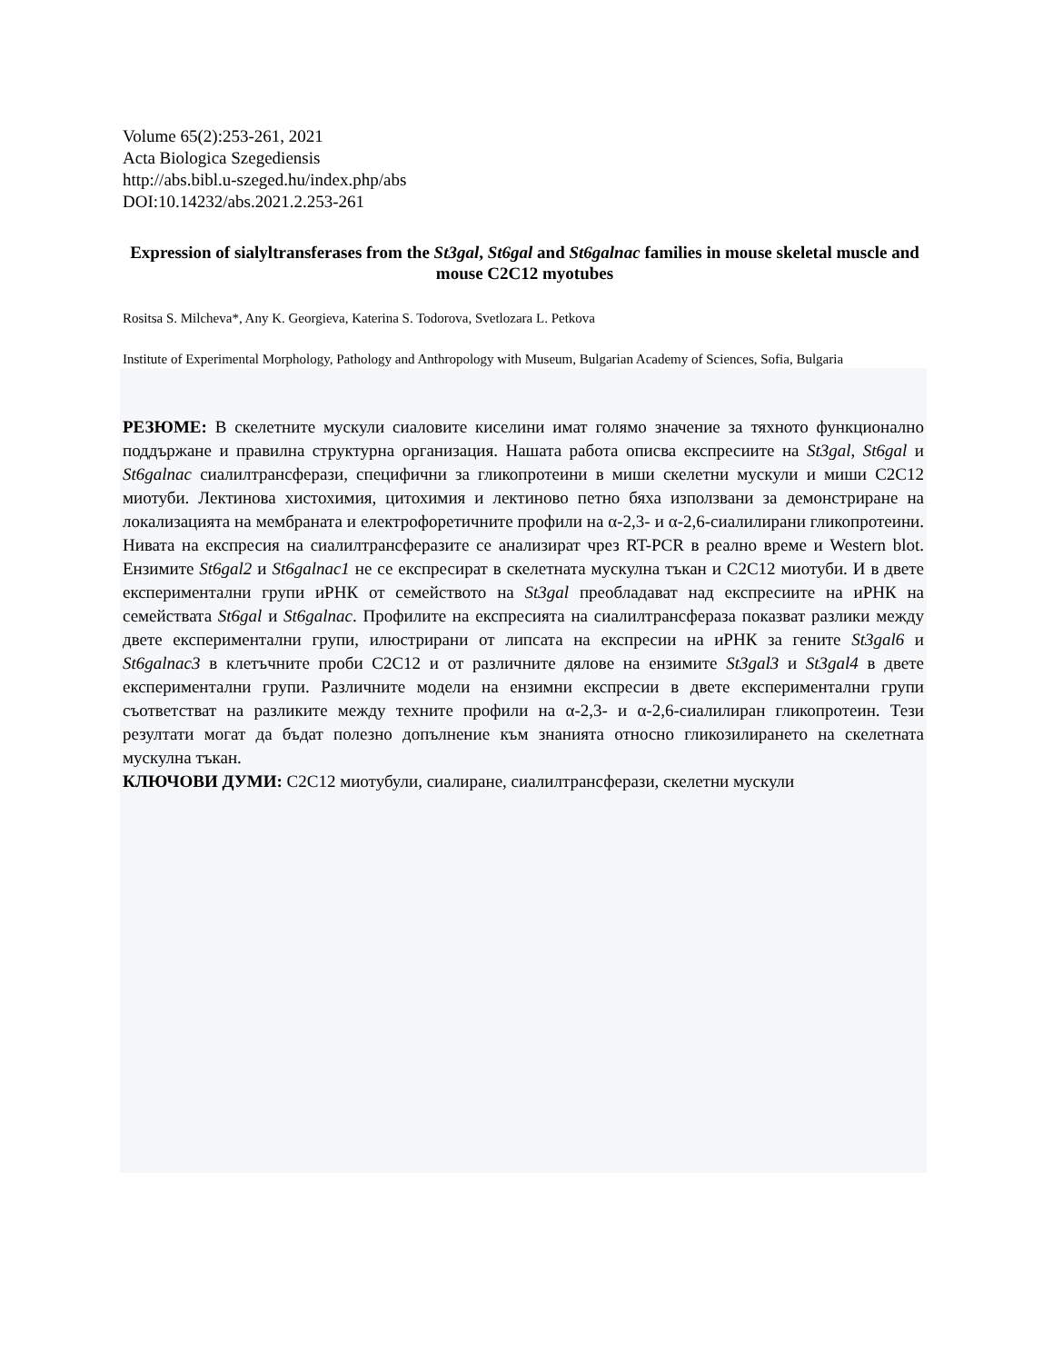Volume 65(2):253-261, 2021
Acta Biologica Szegediensis
http://abs.bibl.u-szeged.hu/index.php/abs
DOI:10.14232/abs.2021.2.253-261
Expression of sialyltransferases from the St3gal, St6gal and St6galnac families in mouse skeletal muscle and mouse C2C12 myotubes
Rositsa S. Milcheva*, Any K. Georgieva, Katerina S. Todorova, Svetlozara L. Petkova
Institute of Experimental Morphology, Pathology and Anthropology with Museum, Bulgarian Academy of Sciences, Sofia, Bulgaria
РЕЗЮМЕ: В скелетните мускули сиаловите киселини имат голямо значение за тяхното функционално поддържане и правилна структурна организация. Нашата работа описва експресиите на St3gal, St6gal и St6galnac сиалилтрансферази, специфични за гликопротеини в миши скелетни мускули и миши C2C12 миотуби. Лектинова хистохимия, цитохимия и лектиново петно бяха използвани за демонстриране на локализацията на мембраната и електрофоретичните профили на α-2,3- и α-2,6-сиалилирани гликопротеини. Нивата на експресия на сиалилтрансферазите се анализират чрез RT-PCR в реално време и Western blot. Ензимите St6gal2 и St6galnac1 не се експресират в скелетната мускулна тъкан и C2C12 миотуби. И в двете експериментални групи иРНК от семейството на St3gal преобладават над експресиите на иРНК на семействата St6gal и St6galnac. Профилите на експресията на сиалилтрансфераза показват разлики между двете експериментални групи, илюстрирани от липсата на експресии на иРНК за гените St3gal6 и St6galnac3 в клетъчните проби C2C12 и от различните дялове на ензимите St3gal3 и St3gal4 в двете експериментални групи. Различните модели на ензимни експресии в двете експериментални групи съответстват на разликите между техните профили на α-2,3- и α-2,6-сиалилиран гликопротеин. Тези резултати могат да бъдат полезно допълнение към знанията относно гликозилирането на скелетната мускулна тъкан.
КЛЮЧОВИ ДУМИ: C2C12 миотубули, сиалиране, сиалилтрансферази, скелетни мускули